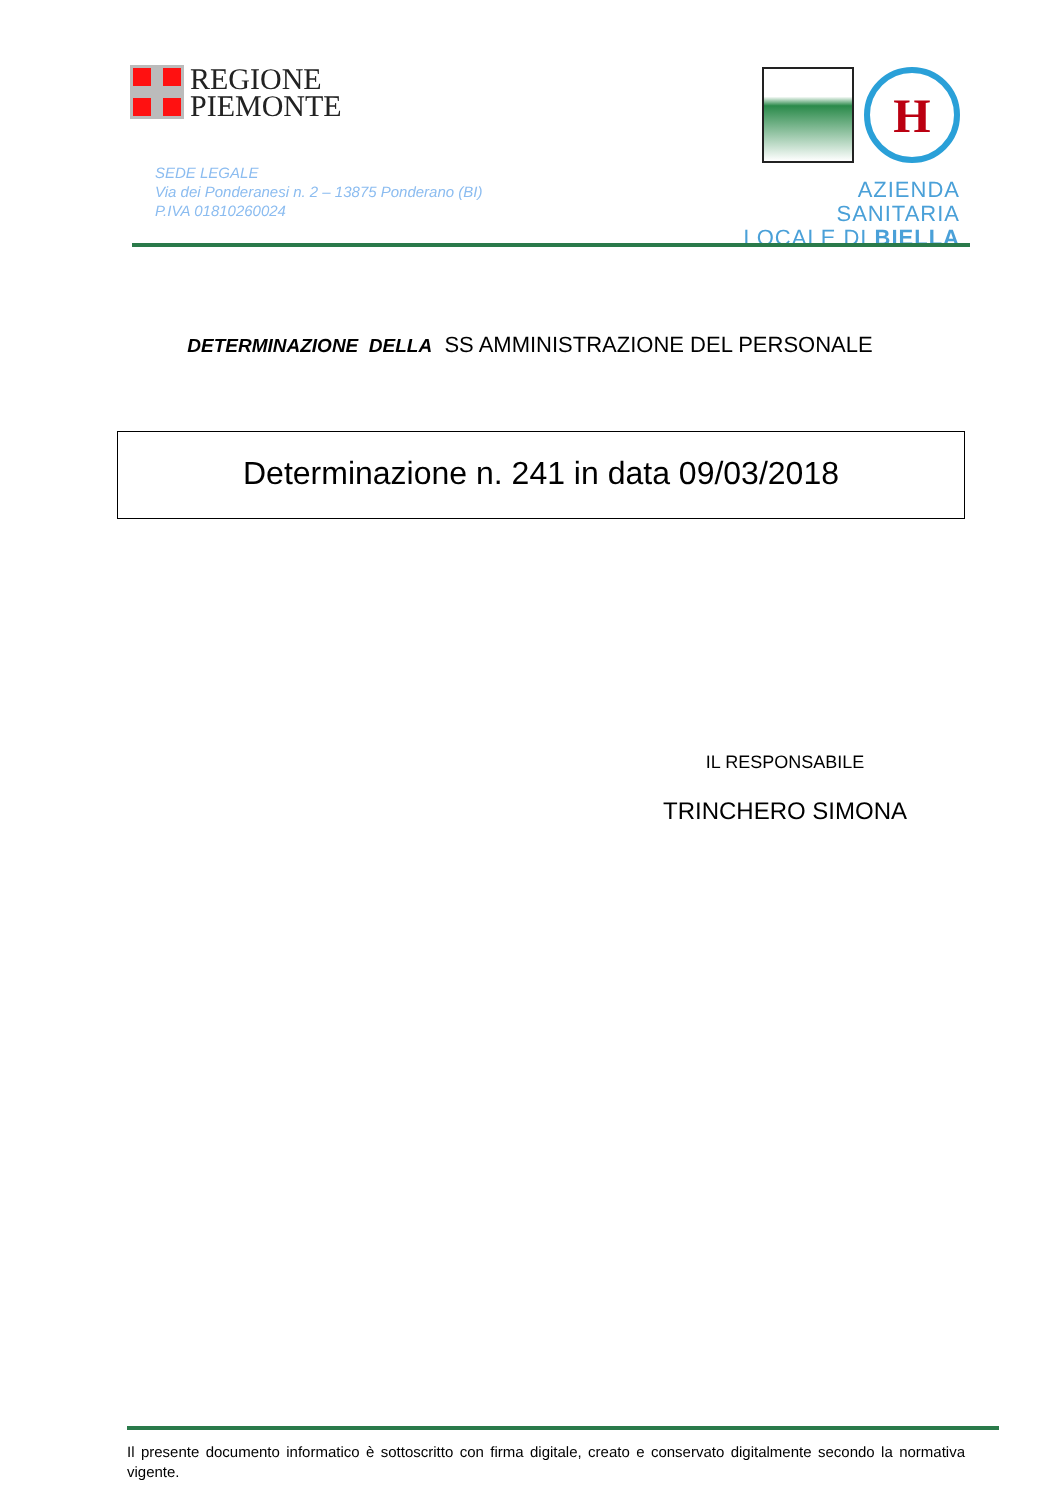REGIONE
PIEMONTE
SEDE LEGALE
Via dei Ponderanesi n. 2 – 13875 Ponderano (BI)
P.IVA 01810260024
H
AZIENDA SANITARIA
LOCALE DI BIELLA
DETERMINAZIONE DELLA SS AMMINISTRAZIONE DEL PERSONALE
Determinazione n. 241 in data 09/03/2018
IL RESPONSABILE
TRINCHERO SIMONA
Il presente documento informatico è sottoscritto con firma digitale, creato e conservato digitalmente secondo la normativa vigente.